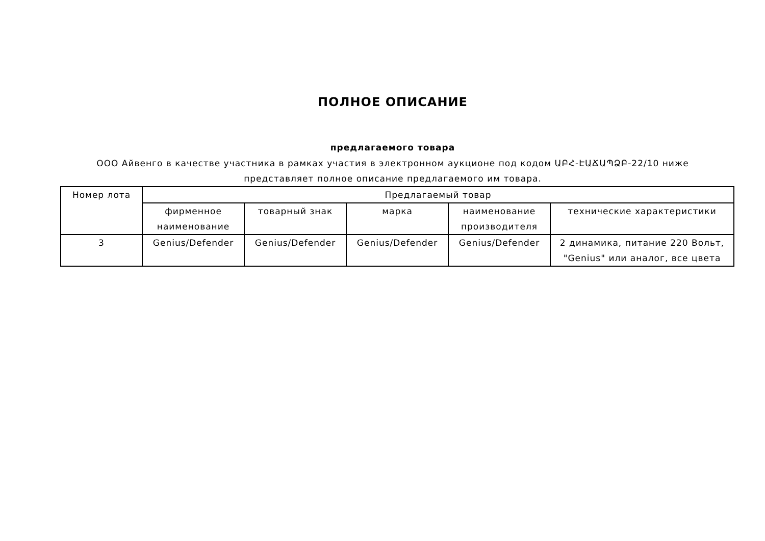ПОЛНОЕ ОПИСАНИЕ
предлагаемого товара
ООО Айвенго в качестве участника в рамках участия в электронном аукционе под кодом ԱԲՀ-ԷԱՃԱՊՁԲ-22/10 ниже
представляет полное описание предлагаемого им товара.
| Номер лота | Предлагаемый товар | | | | |
| --- | --- | --- | --- | --- | --- |
| | фирменное наименование | товарный знак | марка | наименование производителя | технические характеристики |
| 3 | Genius/Defender | Genius/Defender | Genius/Defender | Genius/Defender | 2 динамика, питание 220 Вольт, "Genius" или аналог, все цвета |